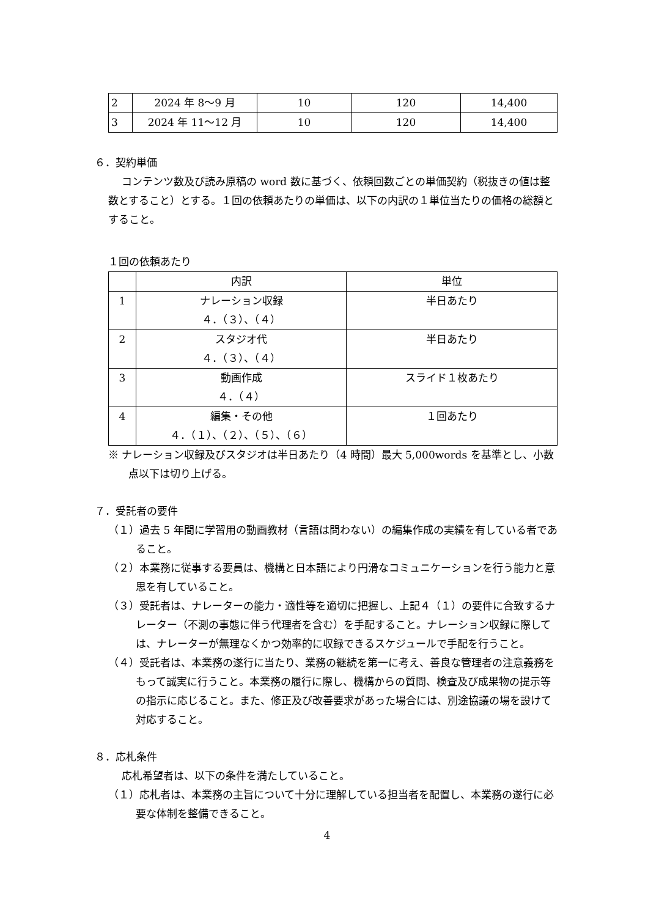| 2 | 2024 年 8〜9 月 | 10 | 120 | 14,400 |
| 3 | 2024 年 11〜12 月 | 10 | 120 | 14,400 |
６．契約単価
コンテンツ数及び読み原稿の word 数に基づく、依頼回数ごとの単価契約（税抜きの値は整数とすること）とする。１回の依頼あたりの単価は、以下の内訳の１単位当たりの価格の総額とすること。
１回の依頼あたり
| | 内訳 | 単位 |
| 1 | ナレーション収録 ４．（３）、（４） | 半日あたり |
| 2 | スタジオ代 ４．（３）、（４） | 半日あたり |
| 3 | 動画作成 ４．（４） | スライド１枚あたり |
| 4 | 編集・その他 ４．（１）、（２）、（５）、（６） | １回あたり |
※ ナレーション収録及びスタジオは半日あたり（4 時間）最大 5,000words を基準とし、小数点以下は切り上げる。
７．受託者の要件
（１）過去 5 年間に学習用の動画教材（言語は問わない）の編集作成の実績を有している者であること。
（２）本業務に従事する要員は、機構と日本語により円滑なコミュニケーションを行う能力と意思を有していること。
（３）受託者は、ナレーターの能力・適性等を適切に把握し、上記４（１）の要件に合致するナレーター（不測の事態に伴う代理者を含む）を手配すること。ナレーション収録に際しては、ナレーターが無理なくかつ効率的に収録できるスケジュールで手配を行うこと。
（４）受託者は、本業務の遂行に当たり、業務の継続を第一に考え、善良な管理者の注意義務をもって誠実に行うこと。本業務の履行に際し、機構からの質問、検査及び成果物の提示等の指示に応じること。また、修正及び改善要求があった場合には、別途協議の場を設けて対応すること。
８．応札条件
応札希望者は、以下の条件を満たしていること。
（１）応札者は、本業務の主旨について十分に理解している担当者を配置し、本業務の遂行に必要な体制を整備できること。
4